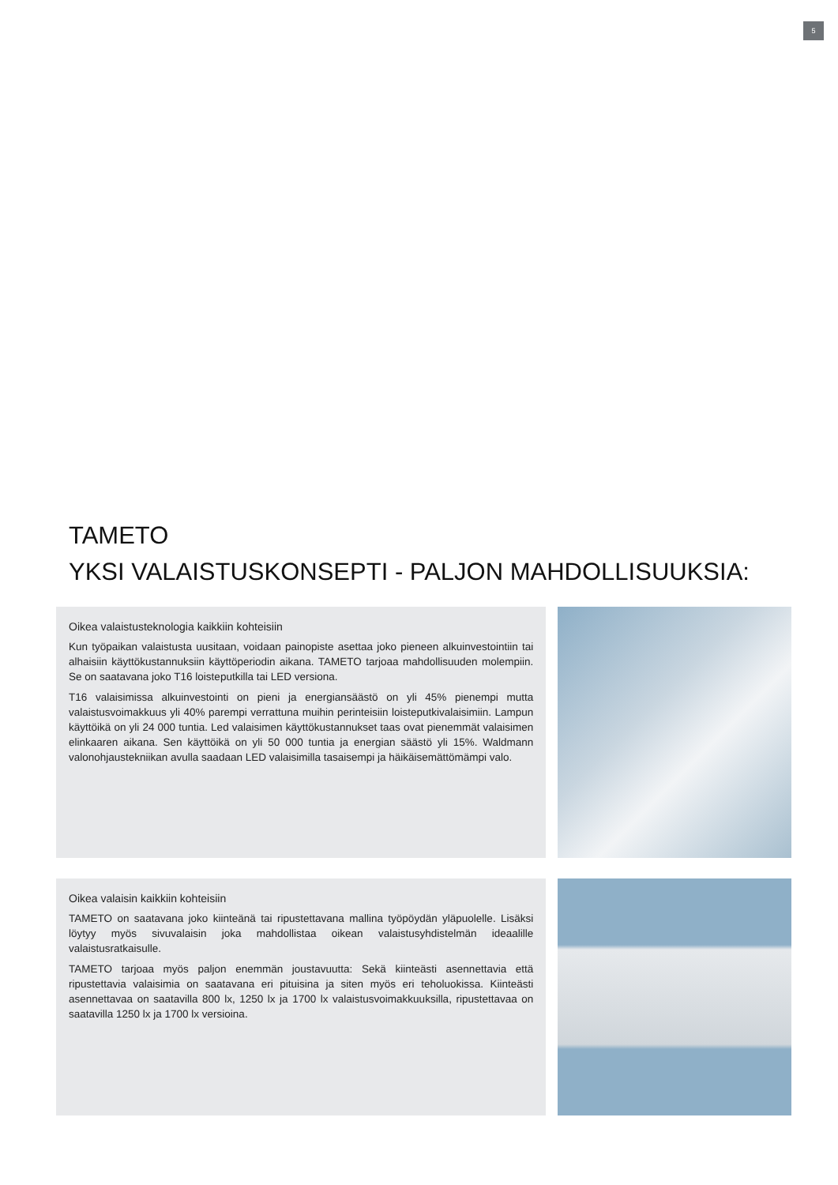5
TAMETO
YKSI VALAISTUSKONSEPTI - PALJON MAHDOLLISUUKSIA:
Oikea valaistusteknologia kaikkiin kohteisiin
Kun työpaikan valaistusta uusitaan, voidaan painopiste asettaa joko pieneen alkuinvestointiin tai alhaisiin käyttökustannuksiin käyttöperiodin aikana. TAMETO tarjoaa mahdollisuuden molempiin. Se on saatavana joko T16 loisteputkilla tai LED versiona.
T16 valaisimissa alkuinvestointi on pieni ja energiansäästö on yli 45% pienempi mutta valaistusvoimakkuus yli 40% parempi verrattuna muihin perinteisiin loisteputkivalaisimiin. Lampun käyttöikä on yli 24 000 tuntia. Led valaisimen käyttökustannukset taas ovat pienemmät valaisimen elinkaaren aikana. Sen käyttöikä on yli 50 000 tuntia ja energian säästö yli 15%. Waldmann valonohjaustekniikan avulla saadaan LED valaisimilla tasaisempi ja häikäisemättömämpi valo.
Oikea valaisin kaikkiin kohteisiin
TAMETO on saatavana joko kiinteänä tai ripustettavana mallina työpöydän yläpuolelle. Lisäksi löytyy myös sivuvalaisin joka mahdollistaa oikean valaistusyhdistelmän ideaalille valaistusratkaisulle.
TAMETO tarjoaa myös paljon enemmän joustavuutta: Sekä kiinteästi asennettavia että ripustettavia valaisimia on saatavana eri pituisina ja siten myös eri teholuokissa. Kiinteästi asennettavaa on saatavilla 800 lx, 1250 lx ja 1700 lx valaistusvoimakkuuksilla, ripustettavaa on saatavilla 1250 lx ja 1700 lx versioina.